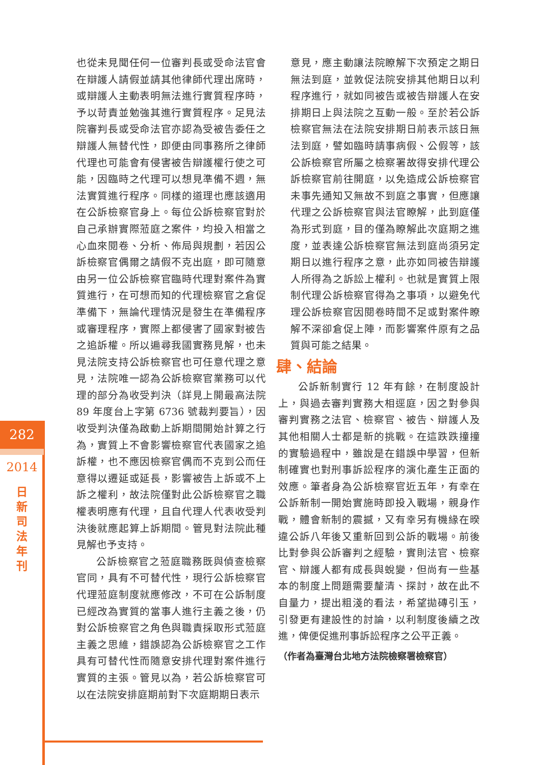也從未見聞任何一位審判長或受命法官會在辯護人請假並請其他律師代理出席時，或辯護人主動表明無法進行實質程序時，予以苛責並勉強其進行實質程序。足見法院審判長或受命法官亦認為受被告委任之辯護人無替代性，即便由同事務所之律師代理也可能會有侵害被告辯護權行使之可能，因臨時之代理可以想見準備不週，無法實質進行程序。同樣的道理也應該適用在公訴檢察官身上。每位公訴檢察官對於自己承辦實際蒞庭之案件，均投入相當之心血來閱卷、分析、佈局與規劃，若因公訴檢察官偶爾之請假不克出庭，即可隨意由另一位公訴檢察官臨時代理對案件為實質進行，在可想而知的代理檢察官之倉促準備下，無論代理情況是發生在準備程序或審理程序，實際上都侵害了國家對被告之追訴權。所以遍尋我國實務見解，也未見法院支持公訴檢察官也可任意代理之意見，法院唯一認為公訴檢察官業務可以代理的部分為收受判決（詳見上開最高法院 89 年度台上字第 6736 號裁判要旨），因收受判決僅為啟動上訴期間開始計算之行為，實質上不會影響檢察官代表國家之追訴權，也不應因檢察官偶而不克到公而任意得以遷延或延長，影響被告上訴或不上訴之權利，故法院僅對此公訴檢察官之職權表明應有代理，且自代理人代表收受判決後就應起算上訴期間。管見對法院此種見解也予支持。
公訴檢察官之蒞庭職務既與偵查檢察官同，具有不可替代性，現行公訴檢察官代理蒞庭制度就應修改，不可在公訴制度已經改為實質的當事人進行主義之後，仍對公訴檢察官之角色與職責採取形式蒞庭主義之思維，錯誤認為公訴檢察官之工作具有可替代性而隨意安排代理對案件進行實質的主張。管見以為，若公訴檢察官可以在法院安排庭期前對下次庭期期日表示
意見，應主動讓法院瞭解下次預定之期日無法到庭，並敦促法院安排其他期日以利程序進行，就如同被告或被告辯護人在安排期日上與法院之互動一般。至於若公訴檢察官無法在法院安排期日前表示該日無法到庭，譬如臨時請事病假、公假等，該公訴檢察官所屬之檢察署故得安排代理公訴檢察官前往開庭，以免造成公訴檢察官未事先通知又無故不到庭之事實，但應讓代理之公訴檢察官與法官瞭解，此到庭僅為形式到庭，目的僅為瞭解此次庭期之進度，並表達公訴檢察官無法到庭尚須另定期日以進行程序之意，此亦如同被告辯護人所得為之訴訟上權利。也就是實質上限制代理公訴檢察官得為之事項，以避免代理公訴檢察官因閱卷時間不足或對案件瞭解不深卻倉促上陣，而影響案件原有之品質與可能之結果。
肆、結論
公訴新制實行 12 年有餘，在制度設計上，與過去審判實務大相逕庭，因之對參與審判實務之法官、檢察官、被告、辯護人及其他相關人士都是新的挑戰。在這跌跌撞撞的實驗過程中，雖說是在錯誤中學習，但新制確實也對刑事訴訟程序的演化產生正面的效應。筆者身為公訴檢察官近五年，有幸在公訴新制一開始實施時即投入戰場，親身作戰，體會新制的震撼，又有幸另有機緣在暌違公訴八年後又重新回到公訴的戰場。前後比對參與公訴審判之經驗，實則法官、檢察官、辯護人都有成長與蛻變，但尚有一些基本的制度上問題需要釐清、探討，故在此不自量力，提出粗淺的看法，希望拋磚引玉，引發更有建設性的討論，以利制度後續之改進，俾便促進刑事訴訟程序之公平正義。
（作者為臺灣台北地方法院檢察署檢察官）
282
2014
日 新 司 法 年 刊